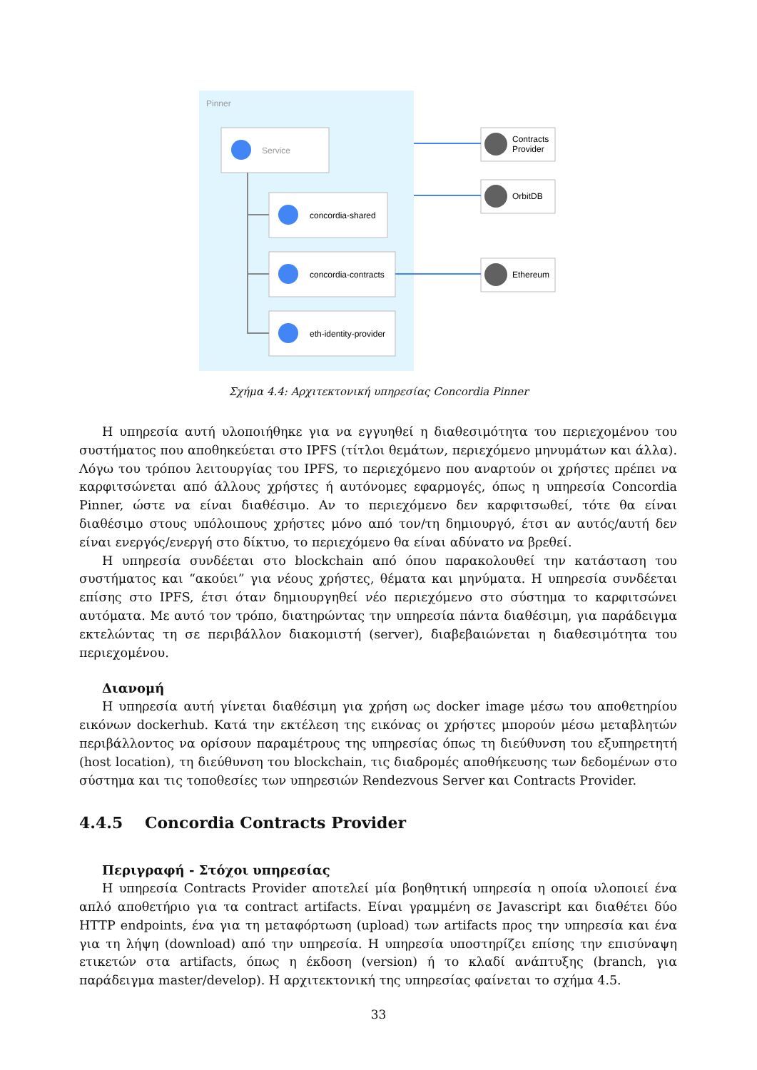Pinner
Service
concordia-shared
concordia-contracts
eth-identity-provider
Contracts
Provider
OrbitDB
Ethereum
Σχήμα 4.4: Αρχιτεκτονική υπηρεσίας Concordia Pinner
Η υπηρεσία αυτή υλοποιήθηκε για να εγγυηθεί η διαθεσιμότητα του περιεχομένου του συστήματος που αποθηκεύεται στο IPFS (τίτλοι θεμάτων, περιεχόμενο μηνυμάτων και άλλα). Λόγω του τρόπου λειτουργίας του IPFS, το περιεχόμενο που αναρτούν οι χρήστες πρέπει να καρφιτσώνεται από άλλους χρήστες ή αυτόνομες εφαρμογές, όπως η υπηρεσία Concordia Pinner, ώστε να είναι διαθέσιμο. Αν το περιεχόμενο δεν καρφιτσωθεί, τότε θα είναι διαθέσιμο στους υπόλοιπους χρήστες μόνο από τον/τη δημιουργό, έτσι αν αυτός/αυτή δεν είναι ενεργός/ενεργή στο δίκτυο, το περιεχόμενο θα είναι αδύνατο να βρεθεί.
Η υπηρεσία συνδέεται στο blockchain από όπου παρακολουθεί την κατάσταση του συστήματος και “ακούει” για νέους χρήστες, θέματα και μηνύματα. Η υπηρεσία συνδέεται επίσης στο IPFS, έτσι όταν δημιουργηθεί νέο περιεχόμενο στο σύστημα το καρφιτσώνει αυτόματα. Με αυτό τον τρόπο, διατηρώντας την υπηρεσία πάντα διαθέσιμη, για παράδειγμα εκτελώντας τη σε περιβάλλον διακομιστή (server), διαβεβαιώνεται η διαθεσιμότητα του περιεχομένου.
Διανομή
Η υπηρεσία αυτή γίνεται διαθέσιμη για χρήση ως docker image μέσω του αποθετηρίου εικόνων dockerhub. Κατά την εκτέλεση της εικόνας οι χρήστες μπορούν μέσω μεταβλητών περιβάλλοντος να ορίσουν παραμέτρους της υπηρεσίας όπως τη διεύθυνση του εξυπηρετητή (host location), τη διεύθυνση του blockchain, τις διαδρομές αποθήκευσης των δεδομένων στο σύστημα και τις τοποθεσίες των υπηρεσιών Rendezvous Server και Contracts Provider.
4.4.5 Concordia Contracts Provider
Περιγραφή - Στόχοι υπηρεσίας
Η υπηρεσία Contracts Provider αποτελεί μία βοηθητική υπηρεσία η οποία υλοποιεί ένα απλό αποθετήριο για τα contract artifacts. Είναι γραμμένη σε Javascript και διαθέτει δύο HTTP endpoints, ένα για τη μεταφόρτωση (upload) των artifacts προς την υπηρεσία και ένα για τη λήψη (download) από την υπηρεσία. Η υπηρεσία υποστηρίζει επίσης την επισύναψη ετικετών στα artifacts, όπως η έκδοση (version) ή το κλαδί ανάπτυξης (branch, για παράδειγμα master/develop). Η αρχιτεκτονική της υπηρεσίας φαίνεται το σχήμα 4.5.
33